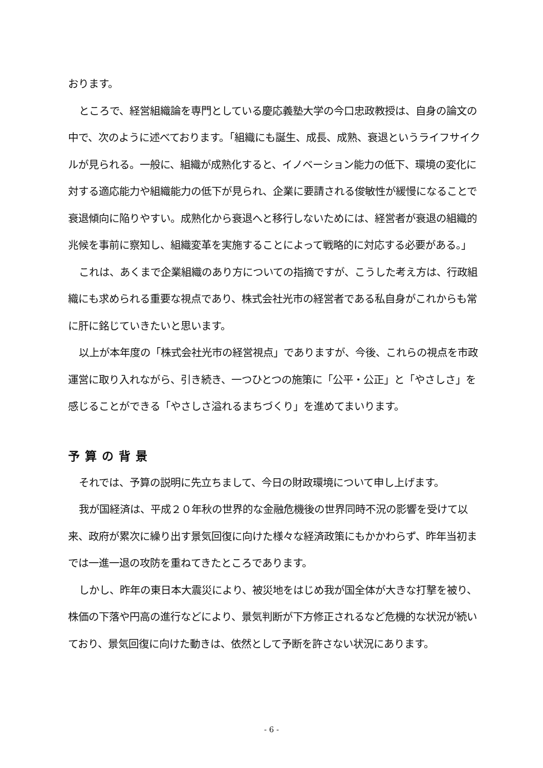おります。
ところで、経営組織論を専門としている慶応義塾大学の今口忠政教授は、自身の論文の中で、次のように述べております。「組織にも誕生、成長、成熟、衰退というライフサイクルが見られる。一般に、組織が成熟化すると、イノベーション能力の低下、環境の変化に対する適応能力や組織能力の低下が見られ、企業に要請される俊敏性が緩慢になることで衰退傾向に陥りやすい。成熟化から衰退へと移行しないためには、経営者が衰退の組織的兆候を事前に察知し、組織変革を実施することによって戦略的に対応する必要がある。」
これは、あくまで企業組織のあり方についての指摘ですが、こうした考え方は、行政組織にも求められる重要な視点であり、株式会社光市の経営者である私自身がこれからも常に肝に銘じていきたいと思います。
以上が本年度の「株式会社光市の経営視点」でありますが、今後、これらの視点を市政運営に取り入れながら、引き続き、一つひとつの施策に「公平・公正」と「やさしさ」を感じることができる「やさしさ溢れるまちづくり」を進めてまいります。
予算の背景
それでは、予算の説明に先立ちまして、今日の財政環境について申し上げます。
我が国経済は、平成２０年秋の世界的な金融危機後の世界同時不況の影響を受けて以来、政府が累次に繰り出す景気回復に向けた様々な経済政策にもかかわらず、昨年当初までは一進一退の攻防を重ねてきたところであります。
しかし、昨年の東日本大震災により、被災地をはじめ我が国全体が大きな打撃を被り、株価の下落や円高の進行などにより、景気判断が下方修正されるなど危機的な状況が続いており、景気回復に向けた動きは、依然として予断を許さない状況にあります。
- 6 -